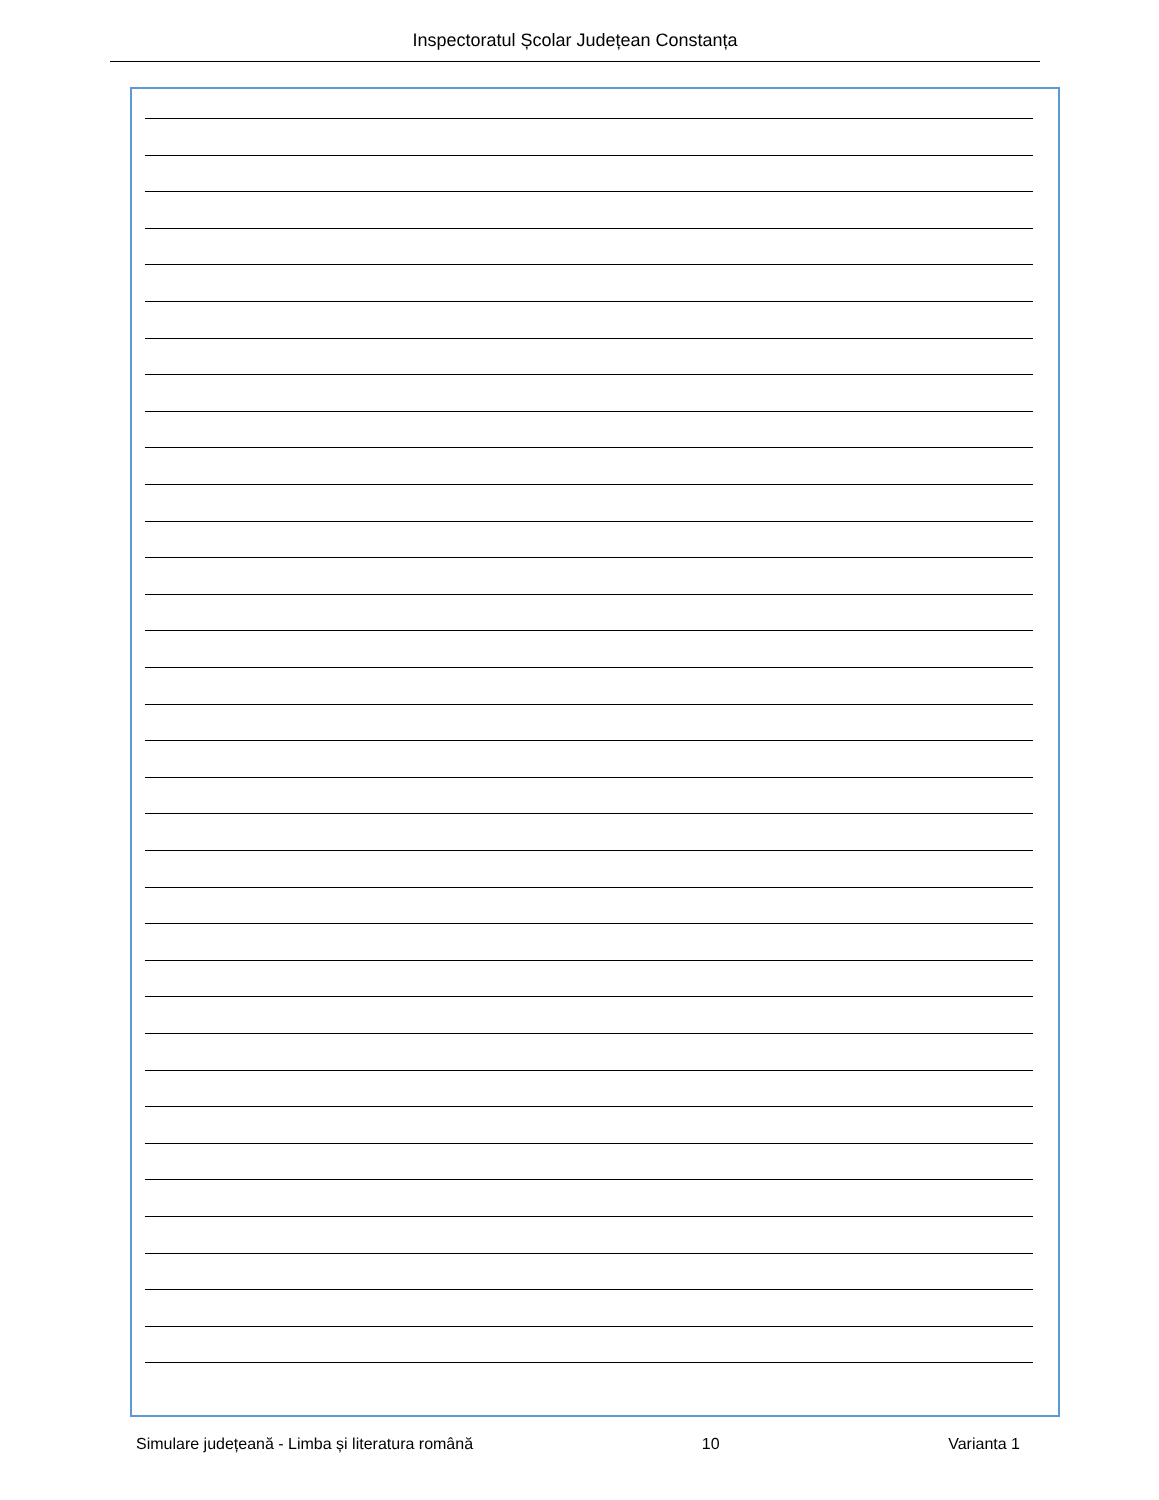Inspectoratul Școlar Județean Constanța
Simulare județeană - Limba și literatura română 10 Varianta 1